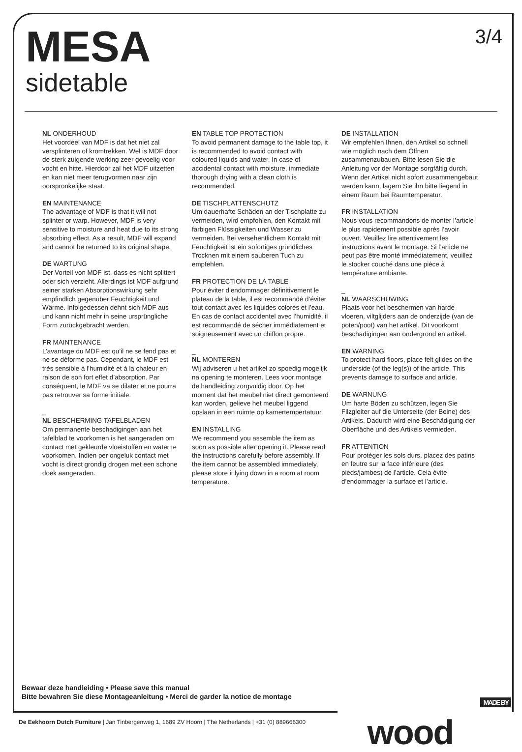MESA
sidetable
3/4
NL ONDERHOUD
Het voordeel van MDF is dat het niet zal versplinteren of kromtrekken. Wel is MDF door de sterk zuigende werking zeer gevoelig voor vocht en hitte. Hierdoor zal het MDF uitzetten en kan niet meer terugvormen naar zijn oorspronkelijke staat.
EN MAINTENANCE
The advantage of MDF is that it will not splinter or warp. However, MDF is very sensitive to moisture and heat due to its strong absorbing effect. As a result, MDF will expand and cannot be returned to its original shape.
DE WARTUNG
Der Vorteil von MDF ist, dass es nicht splittert oder sich verzieht. Allerdings ist MDF aufgrund seiner starken Absorptionswirkung sehr empfindlich gegenüber Feuchtigkeit und Wärme. Infolgedessen dehnt sich MDF aus und kann nicht mehr in seine ursprüngliche Form zurückgebracht werden.
FR MAINTENANCE
L’avantage du MDF est qu’il ne se fend pas et ne se déforme pas. Cependant, le MDF est très sensible à l’humidité et à la chaleur en raison de son fort effet d’absorption. Par conséquent, le MDF va se dilater et ne pourra pas retrouver sa forme initiale.
_
NL BESCHERMING TAFELBLADEN
Om permanente beschadigingen aan het tafelblad te voorkomen is het aangeraden om contact met gekleurde vloeistoffen en water te voorkomen. Indien per ongeluk contact met vocht is direct grondig drogen met een schone doek aangeraden.
EN TABLE TOP PROTECTION
To avoid permanent damage to the table top, it is recommended to avoid contact with coloured liquids and water. In case of accidental contact with moisture, immediate thorough drying with a clean cloth is recommended.
DE TISCHPLATTENSCHUTZ
Um dauerhafte Schäden an der Tischplatte zu vermeiden, wird empfohlen, den Kontakt mit farbigen Flüssigkeiten und Wasser zu vermeiden. Bei versehentlichem Kontakt mit Feuchtigkeit ist ein sofortiges gründliches Trocknen mit einem sauberen Tuch zu empfehlen.
FR PROTECTION DE LA TABLE
Pour éviter d’endommager définitivement le plateau de la table, il est recommandé d’éviter tout contact avec les liquides colorés et l’eau. En cas de contact accidentel avec l’humidité, il est recommandé de sécher immédiatement et soigneusement avec un chiffon propre.
_
NL MONTEREN
Wij adviseren u het artikel zo spoedig mogelijk na opening te monteren. Lees voor montage de handleiding zorgvuldig door. Op het moment dat het meubel niet direct gemonteerd kan worden, gelieve het meubel liggend opslaan in een ruimte op kamertempertatuur.
EN INSTALLING
We recommend you assemble the item as soon as possible after opening it. Please read the instructions carefully before assembly. If the item cannot be assembled immediately, please store it lying down in a room at room temperature.
DE INSTALLATION
Wir empfehlen Ihnen, den Artikel so schnell wie möglich nach dem Öffnen zusammenzubauen. Bitte lesen Sie die Anleitung vor der Montage sorgfältig durch. Wenn der Artikel nicht sofort zusammengebaut werden kann, lagern Sie ihn bitte liegend in einem Raum bei Raumtemperatur.
FR INSTALLATION
Nous vous recommandons de monter l’article le plus rapidement possible après l’avoir ouvert. Veuillez lire attentivement les instructions avant le montage. Si l’article ne peut pas être monté immédiatement, veuillez le stocker couché dans une pièce à température ambiante.
_
NL WAARSCHUWING
Plaats voor het beschermen van harde vloeren, viltglijders aan de onderzijde (van de poten/poot) van het artikel. Dit voorkomt beschadigingen aan ondergrond en artikel.
EN WARNING
To protect hard floors, place felt glides on the underside (of the leg(s)) of the article. This prevents damage to surface and article.
DE WARNUNG
Um harte Böden zu schützen, legen Sie Filzgleiter auf die Unterseite (der Beine) des Artikels. Dadurch wird eine Beschädigung der Oberfläche und des Artikels vermieden.
FR ATTENTION
Pour protéger les sols durs, placez des patins en feutre sur la face inférieure (des pieds/jambes) de l’article. Cela évite d’endommager la surface et l’article.
Bewaar deze handleiding • Please save this manual
Bitte bewahren Sie diese Montageanleitung • Merci de garder la notice de montage
MADE BY
wood
De Eekhoorn Dutch Furniture | Jan Tinbergenweg 1, 1689 ZV Hoorn | The Netherlands | +31 (0) 889666300